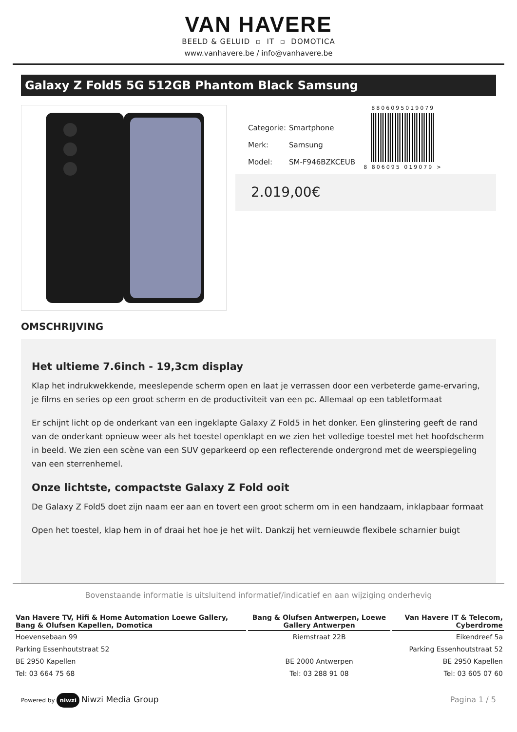VAN HAVERE
BEELD & GELUID ▫ IT ▫ DOMOTICA
www.vanhavere.be / info@vanhavere.be
Galaxy Z Fold5 5G 512GB Phantom Black Samsung
| Categorie: | Smartphone |
| Merk: | Samsung |
| Model: | SM-F946BZKCEUB |
8806095019079
8 806095 019079 >
2.019,00€
OMSCHRIJVING
Het ultieme 7.6inch - 19,3cm display
Klap het indrukwekkende, meeslepende scherm open en laat je verrassen door een verbeterde game-ervaring, je films en series op een groot scherm en de productiviteit van een pc. Allemaal op een tabletformaat
Er schijnt licht op de onderkant van een ingeklapte Galaxy Z Fold5 in het donker. Een glinstering geeft de rand van de onderkant opnieuw weer als het toestel openklapt en we zien het volledige toestel met het hoofdscherm in beeld. We zien een scène van een SUV geparkeerd op een reflecterende ondergrond met de weerspiegeling van een sterrenhemel.
Onze lichtste, compactste Galaxy Z Fold ooit
De Galaxy Z Fold5 doet zijn naam eer aan en tovert een groot scherm om in een handzaam, inklapbaar formaat
Open het toestel, klap hem in of draai het hoe je het wilt. Dankzij het vernieuwde flexibele scharnier buigt
Bovenstaande informatie is uitsluitend informatief/indicatief en aan wijziging onderhevig
| Van Havere TV, Hifi & Home Automation Loewe Gallery, Bang & Olufsen Kapellen, Domotica | Bang & Olufsen Antwerpen, Loewe Gallery Antwerpen | Van Havere IT & Telecom, Cyberdrome |
| --- | --- | --- |
| Hoevensebaan 99 | Riemstraat 22B | Eikendreef 5a |
| Parking Essenhoutstraat 52 | | Parking Essenhoutstraat 52 |
| BE 2950 Kapellen | BE 2000 Antwerpen | BE 2950 Kapellen |
| Tel: 03 664 75 68 | Tel: 03 288 91 08 | Tel: 03 605 07 60 |
Powered by niwzi Niwzi Media Group
Pagina 1 / 5